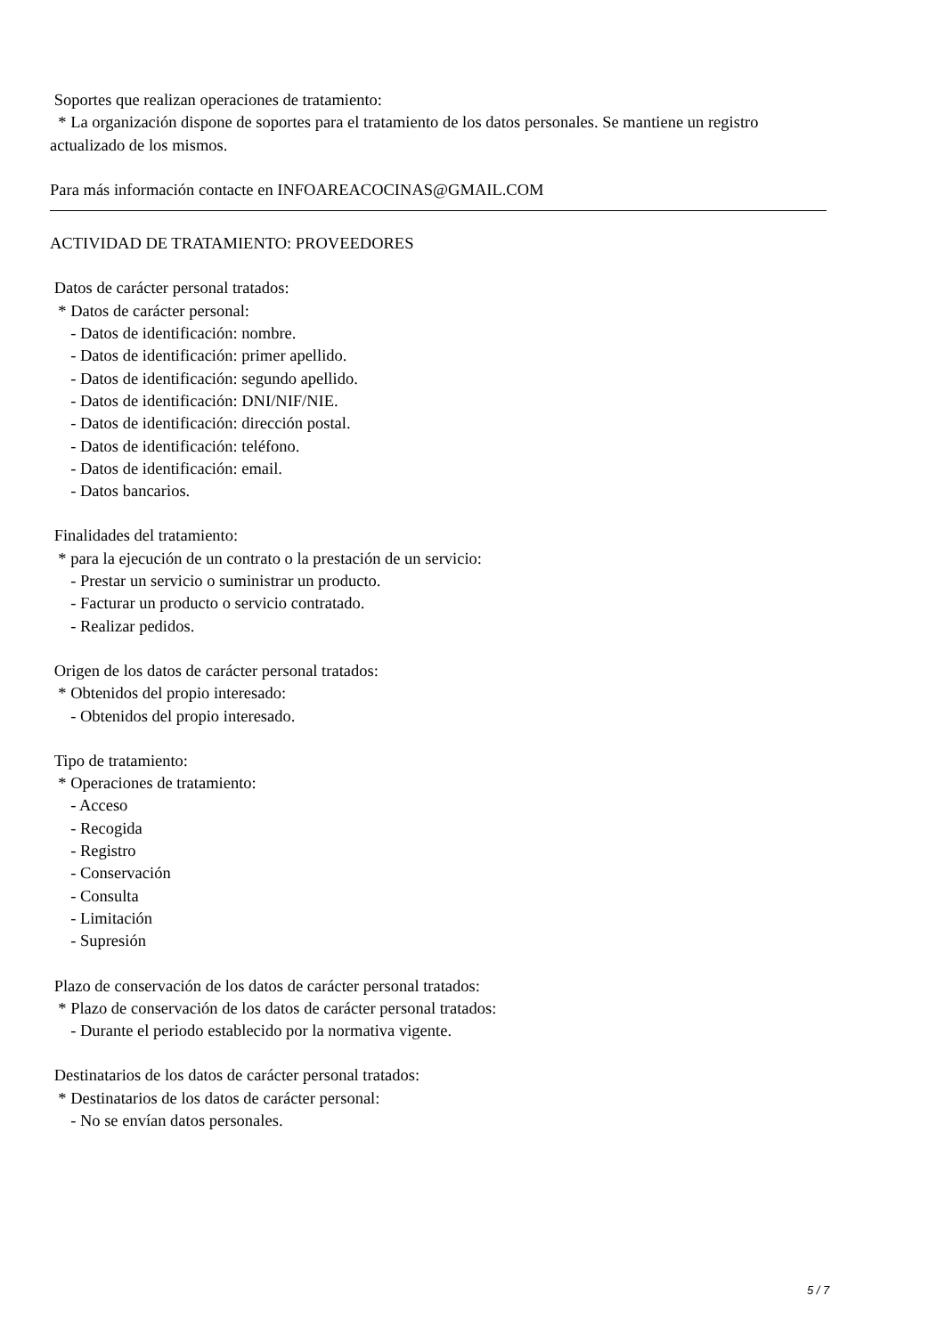Soportes que realizan operaciones de tratamiento:
* La organización dispone de soportes para el tratamiento de los datos personales. Se mantiene un registro actualizado de los mismos.
Para más información contacte en INFOAREACOCINAS@GMAIL.COM
ACTIVIDAD DE TRATAMIENTO: PROVEEDORES
Datos de carácter personal tratados:
* Datos de carácter personal:
- Datos de identificación: nombre.
- Datos de identificación: primer apellido.
- Datos de identificación: segundo apellido.
- Datos de identificación: DNI/NIF/NIE.
- Datos de identificación: dirección postal.
- Datos de identificación: teléfono.
- Datos de identificación: email.
- Datos bancarios.
Finalidades del tratamiento:
* para la ejecución de un contrato o la prestación de un servicio:
- Prestar un servicio o suministrar un producto.
- Facturar un producto o servicio contratado.
- Realizar pedidos.
Origen de los datos de carácter personal tratados:
* Obtenidos del propio interesado:
- Obtenidos del propio interesado.
Tipo de tratamiento:
* Operaciones de tratamiento:
- Acceso
- Recogida
- Registro
- Conservación
- Consulta
- Limitación
- Supresión
Plazo de conservación de los datos de carácter personal tratados:
* Plazo de conservación de los datos de carácter personal tratados:
- Durante el periodo establecido por la normativa vigente.
Destinatarios de los datos de carácter personal tratados:
* Destinatarios de los datos de carácter personal:
- No se envían datos personales.
5 / 7